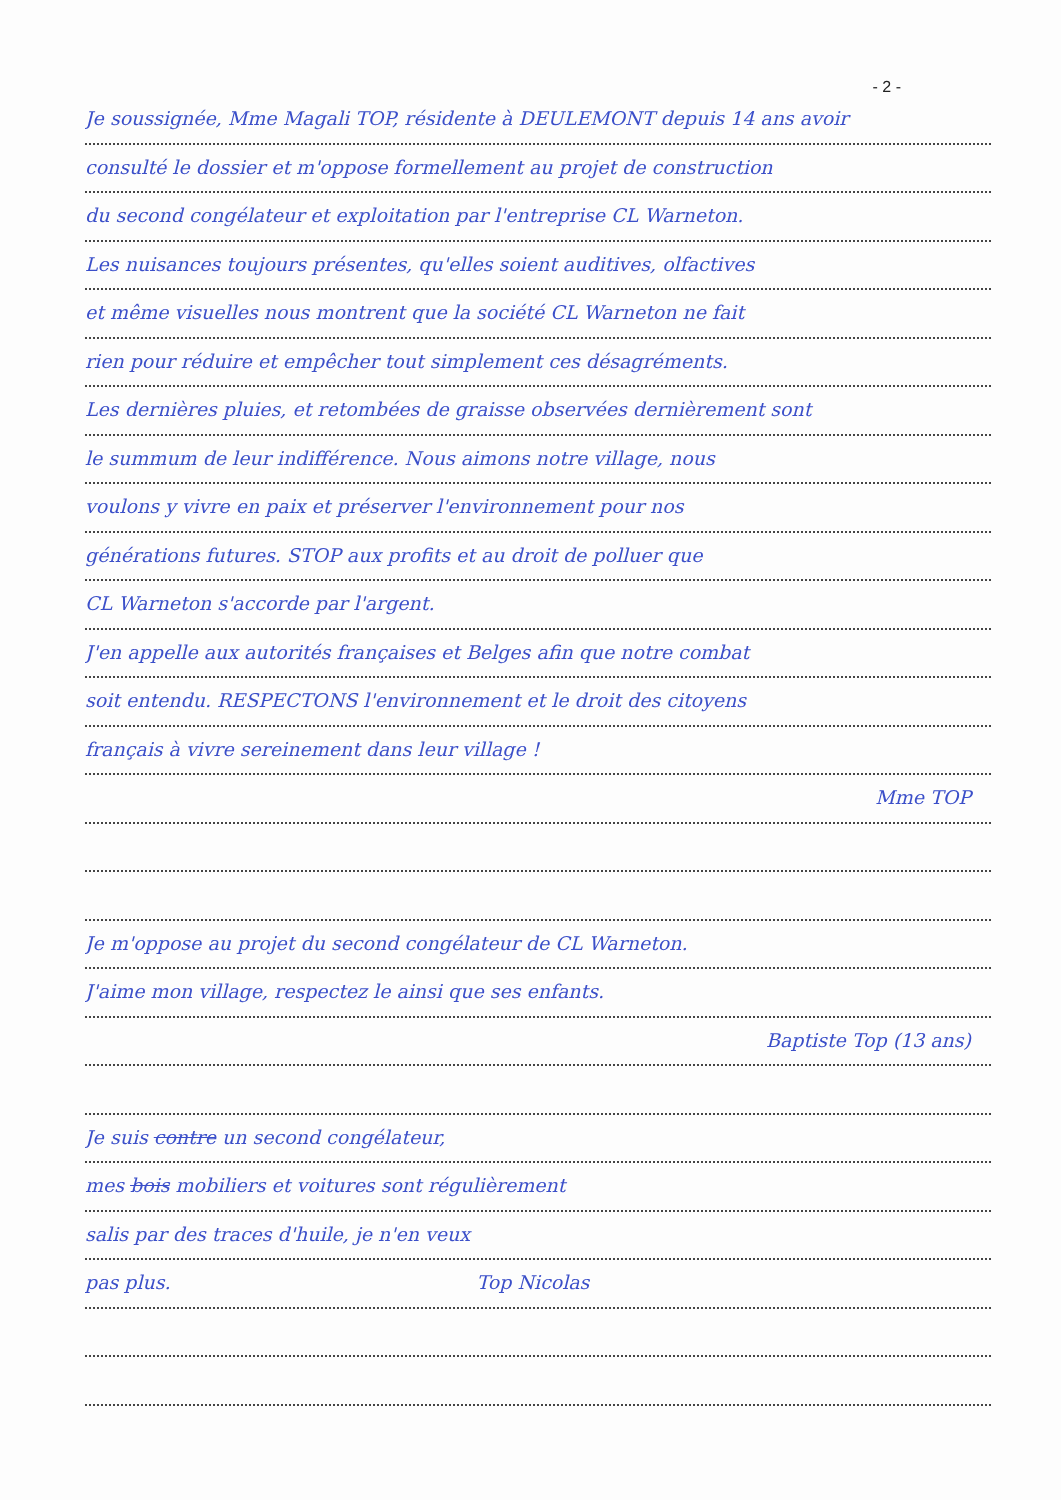- 2 -
Je soussignée, Mme Magali TOP, résidente à DEULEMONT depuis 14 ans avoir
consulté le dossier et m'oppose formellement au projet de construction
du second congélateur et exploitation par l'entreprise CL Warneton.
Les nuisances toujours présentes, qu'elles soient auditives, olfactives
et même visuelles nous montrent que la société CL Warneton ne fait
rien pour réduire et empêcher tout simplement ces désagréments.
Les dernières pluies, et retombées de graisse observées dernièrement sont
le summum de leur indifférence. Nous aimons notre village, nous
voulons y vivre en paix et préserver l'environnement pour nos
générations futures. STOP aux profits et au droit de polluer que
CL Warneton s'accorde par l'argent.
J'en appelle aux autorités françaises et Belges afin que notre combat
soit entendu. RESPECTONS l'environnement et le droit des citoyens
français à vivre sereinement dans leur village !
Mme TOP
Je m'oppose au projet du second congélateur de CL Warneton.
J'aime mon village, respectez le ainsi que ses enfants.
Baptiste Top (13 ans)
Je suis contre un second congélateur,
mes bois mobiliers et voitures sont régulièrement
salis par des traces d'huile, je n'en veux
pas plus. Top Nicolas